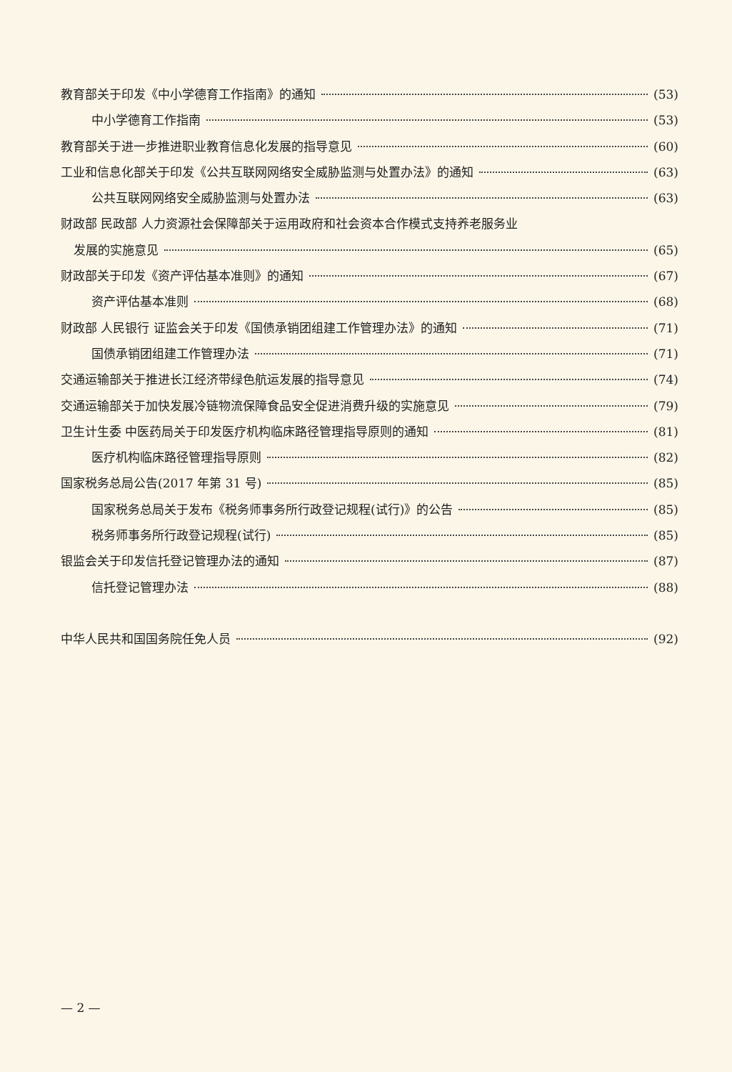教育部关于印发《中小学德育工作指南》的通知 (53)
中小学德育工作指南 (53)
教育部关于进一步推进职业教育信息化发展的指导意见 (60)
工业和信息化部关于印发《公共互联网网络安全威胁监测与处置办法》的通知 (63)
公共互联网网络安全威胁监测与处置办法 (63)
财政部 民政部 人力资源社会保障部关于运用政府和社会资本合作模式支持养老服务业
发展的实施意见 (65)
财政部关于印发《资产评估基本准则》的通知 (67)
资产评估基本准则 (68)
财政部 人民银行 证监会关于印发《国债承销团组建工作管理办法》的通知 (71)
国债承销团组建工作管理办法 (71)
交通运输部关于推进长江经济带绿色航运发展的指导意见 (74)
交通运输部关于加快发展冷链物流保障食品安全促进消费升级的实施意见 (79)
卫生计生委 中医药局关于印发医疗机构临床路径管理指导原则的通知 (81)
医疗机构临床路径管理指导原则 (82)
国家税务总局公告(2017 年第 31 号) (85)
国家税务总局关于发布《税务师事务所行政登记规程(试行)》的公告 (85)
税务师事务所行政登记规程(试行) (85)
银监会关于印发信托登记管理办法的通知 (87)
信托登记管理办法 (88)
中华人民共和国国务院任免人员 (92)
— 2 —